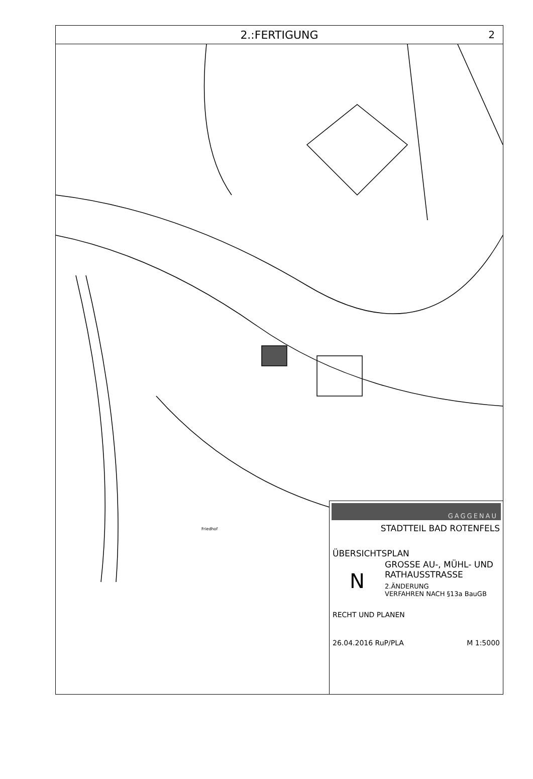2.:FERTIGUNG 2
Friedhof
GAGGENAU
STADTTEIL BAD ROTENFELS
ÜBERSICHTSPLAN
N
GROSSE AU-, MÜHL- UND
RATHAUSSTRASSE
2.ÄNDERUNG
VERFAHREN NACH §13a BauGB
RECHT UND PLANEN
26.04.2016 RuP/PLA M 1:5000